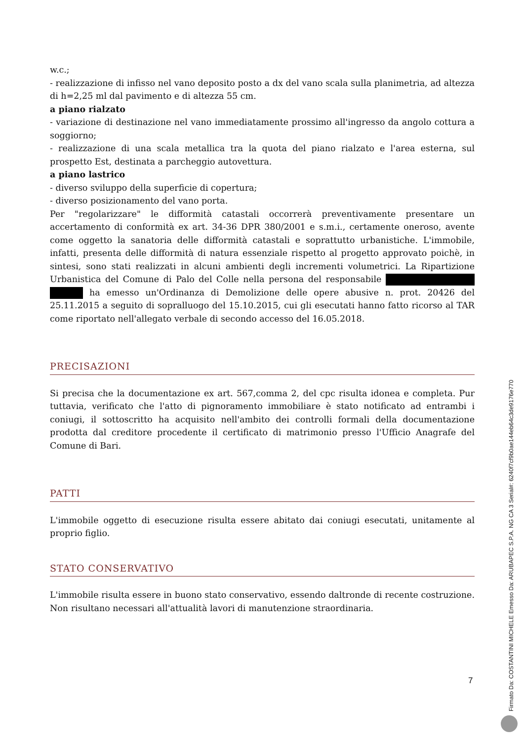w.c.;
- realizzazione di infisso nel vano deposito posto a dx del vano scala sulla planimetria, ad altezza di h=2,25 ml dal pavimento e di altezza 55 cm.
a piano rialzato
- variazione di destinazione nel vano immediatamente prossimo all'ingresso da angolo cottura a soggiorno;
- realizzazione di una scala metallica tra la quota del piano rialzato e l'area esterna, sul prospetto Est, destinata a parcheggio autovettura.
a piano lastrico
- diverso sviluppo della superficie di copertura;
- diverso posizionamento del vano porta.
Per "regolarizzare" le difformità catastali occorrerà preventivamente presentare un accertamento di conformità ex art. 34-36 DPR 380/2001 e s.m.i., certamente oneroso, avente come oggetto la sanatoria delle difformità catastali e soprattutto urbanistiche. L'immobile, infatti, presenta delle difformità di natura essenziale rispetto al progetto approvato poichè, in sintesi, sono stati realizzati in alcuni ambienti degli incrementi volumetrici. La Ripartizione Urbanistica del Comune di Palo del Colle nella persona del responsabile ha emesso un'Ordinanza di Demolizione delle opere abusive n. prot. 20426 del 25.11.2015 a seguito di sopralluogo del 15.10.2015, cui gli esecutati hanno fatto ricorso al TAR come riportato nell'allegato verbale di secondo accesso del 16.05.2018.
PRECISAZIONI
Si precisa che la documentazione ex art. 567,comma 2, del cpc risulta idonea e completa. Pur tuttavia, verificato che l'atto di pignoramento immobiliare è stato notificato ad entrambi i coniugi, il sottoscritto ha acquisito nell'ambito dei controlli formali della documentazione prodotta dal creditore procedente il certificato di matrimonio presso l'Ufficio Anagrafe del Comune di Bari.
PATTI
L'immobile oggetto di esecuzione risulta essere abitato dai coniugi esecutati, unitamente al proprio figlio.
STATO CONSERVATIVO
L'immobile risulta essere in buono stato conservativo, essendo daltronde di recente costruzione. Non risultano necessari all'attualità lavori di manutenzione straordinaria.
7
Firmato Da: COSTANTINI MICHELE Emesso Da: ARUBAPEC S.P.A. NG CA 3 Serial#: 6240f7cf9b0ae144eb64c3de9176e770